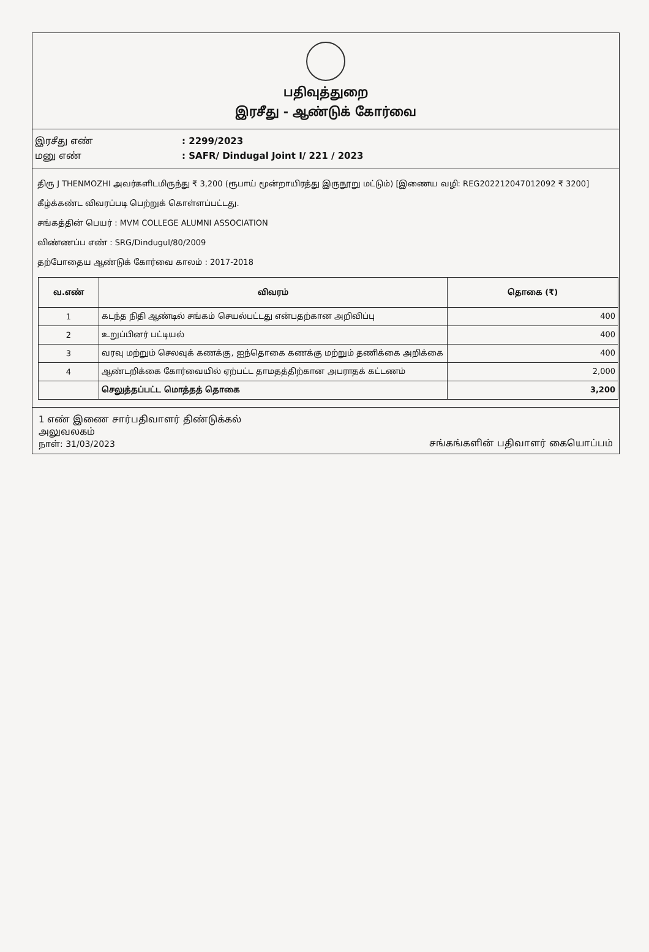பதிவுத்துறை
இரசீது - ஆண்டுக் கோர்வை
இரசீது எண்: 2299/2023
மனு எண்: SAFR/ Dindugal Joint I/ 221 / 2023
திரு J THENMOZHI அவர்களிடமிருந்து ₹ 3,200 (ரூபாய் மூன்றாயிரத்து இருநூறு மட்டும்) [இணைய வழி: REG202212047012092 ₹ 3200] கீழ்க்கண்ட விவரப்படி பெற்றுக் கொள்ளப்பட்டது.
சங்கத்தின் பெயர் : MVM COLLEGE ALUMNI ASSOCIATION
விண்ணப்ப எண் : SRG/Dindugul/80/2009
தற்போதைய ஆண்டுக் கோர்வை காலம் : 2017-2018
| வ.எண் | விவரம் | தொகை (₹) |
| --- | --- | --- |
| 1 | கடந்த நிதி ஆண்டில் சங்கம் செயல்பட்டது என்பதற்கான அறிவிப்பு | 400 |
| 2 | உறுப்பினர் பட்டியல் | 400 |
| 3 | வரவு மற்றும் செலவுக் கணக்கு, ஐந்தொகை கணக்கு மற்றும் தணிக்கை அறிக்கை | 400 |
| 4 | ஆண்டறிக்கை கோர்வையில் ஏற்பட்ட தாமதத்திற்கான அபராதக் கட்டணம் | 2,000 |
| | செலுத்தப்பட்ட மொத்தத் தொகை | 3,200 |
1 எண் இணை சார்பதிவாளர் திண்டுக்கல்
அலுவலகம்
நாள்: 31/03/2023
சங்கங்களின் பதிவாளர் கையொப்பம்